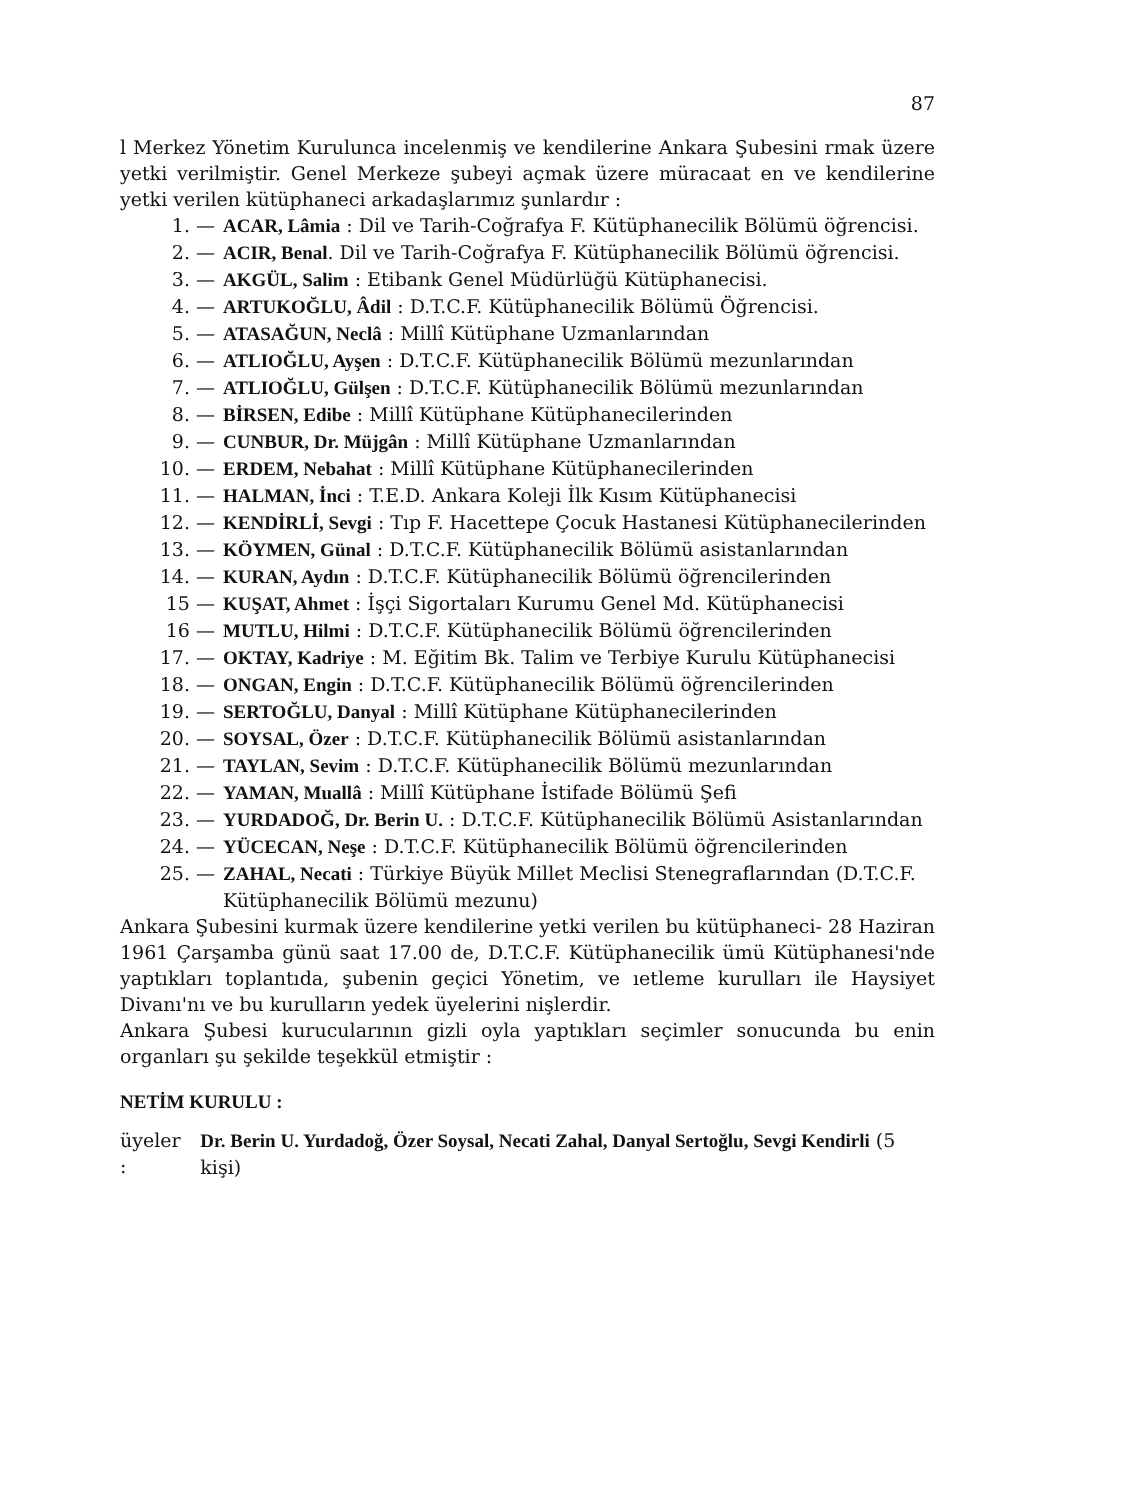87
l Merkez Yönetim Kurulunca incelenmiş ve kendilerine Ankara Şubesini rmak üzere yetki verilmiştir. Genel Merkeze şubeyi açmak üzere müracaat en ve kendilerine yetki verilen kütüphaneci arkadaşlarımız şunlardır :
1. — ACAR, Lâmia : Dil ve Tarih-Coğrafya F. Kütüphanecilik Bölümü öğrencisi.
2. — ACIR, Benal. Dil ve Tarih-Coğrafya F. Kütüphanecilik Bölümü öğrencisi.
3. — AKGÜL, Salim : Etibank Genel Müdürlüğü Kütüphanecisi.
4. — ARTUKOĞLU, Âdil : D.T.C.F. Kütüphanecilik Bölümü Öğrencisi.
5. — ATASAĞUN, Neclâ : Millî Kütüphane Uzmanlarından
6. — ATLIOĞLU, Ayşen : D.T.C.F. Kütüphanecilik Bölümü mezunlarından
7. — ATLIOĞLU, Gülşen : D.T.C.F. Kütüphanecilik Bölümü mezunlarından
8. — BİRSEN, Edibe : Millî Kütüphane Kütüphanecilerinden
9. — CUNBUR, Dr. Müjgân : Millî Kütüphane Uzmanlarından
10. — ERDEM, Nebahat : Millî Kütüphane Kütüphanecilerinden
11. — HALMAN, İnci : T.E.D. Ankara Koleji İlk Kısım Kütüphanecisi
12. — KENDİRLİ, Sevgi : Tıp F. Hacettepe Çocuk Hastanesi Kütüphanecilerinden
13. — KÖYMEN, Günal : D.T.C.F. Kütüphanecilik Bölümü asistanlarından
14. — KURAN, Aydın : D.T.C.F. Kütüphanecilik Bölümü öğrencilerinden
15 — KUŞAT, Ahmet : İşçi Sigortaları Kurumu Genel Md. Kütüphanecisi
16 — MUTLU, Hilmi : D.T.C.F. Kütüphanecilik Bölümü öğrencilerinden
17. — OKTAY, Kadriye : M. Eğitim Bk. Talim ve Terbiye Kurulu Kütüphanecisi
18. — ONGAN, Engin : D.T.C.F. Kütüphanecilik Bölümü öğrencilerinden
19. — SERTOĞLU, Danyal : Millî Kütüphane Kütüphanecilerinden
20. — SOYSAL, Özer : D.T.C.F. Kütüphanecilik Bölümü asistanlarından
21. — TAYLAN, Sevim : D.T.C.F. Kütüphanecilik Bölümü mezunlarından
22. — YAMAN, Muallâ : Millî Kütüphane İstifade Bölümü Şefi
23. — YURDADOĞ, Dr. Berin U. : D.T.C.F. Kütüphanecilik Bölümü Asistanlarından
24. — YÜCECAN, Neşe : D.T.C.F. Kütüphanecilik Bölümü öğrencilerinden
25. — ZAHAL, Necati : Türkiye Büyük Millet Meclisi Stenegraflarından (D.T.C.F. Kütüphanecilik Bölümü mezunu)
Ankara Şubesini kurmak üzere kendilerine yetki verilen bu kütüphaneci- 28 Haziran 1961 Çarşamba günü saat 17.00 de, D.T.C.F. Kütüphanecilik ümü Kütüphanesi'nde yaptıkları toplantıda, şubenin geçici Yönetim, ve ıetleme kurulları ile Haysiyet Divanı'nı ve bu kurulların yedek üyelerini nişlerdir.
Ankara Şubesi kurucularının gizli oyla yaptıkları seçimler sonucunda bu enin organları şu şekilde teşekkül etmiştir :
NETİM KURULU :
üyeler : Dr. Berin U. Yurdadoğ, Özer Soysal, Necati Zahal, Danyal Sertoğlu, Sevgi Kendirli (5 kişi)